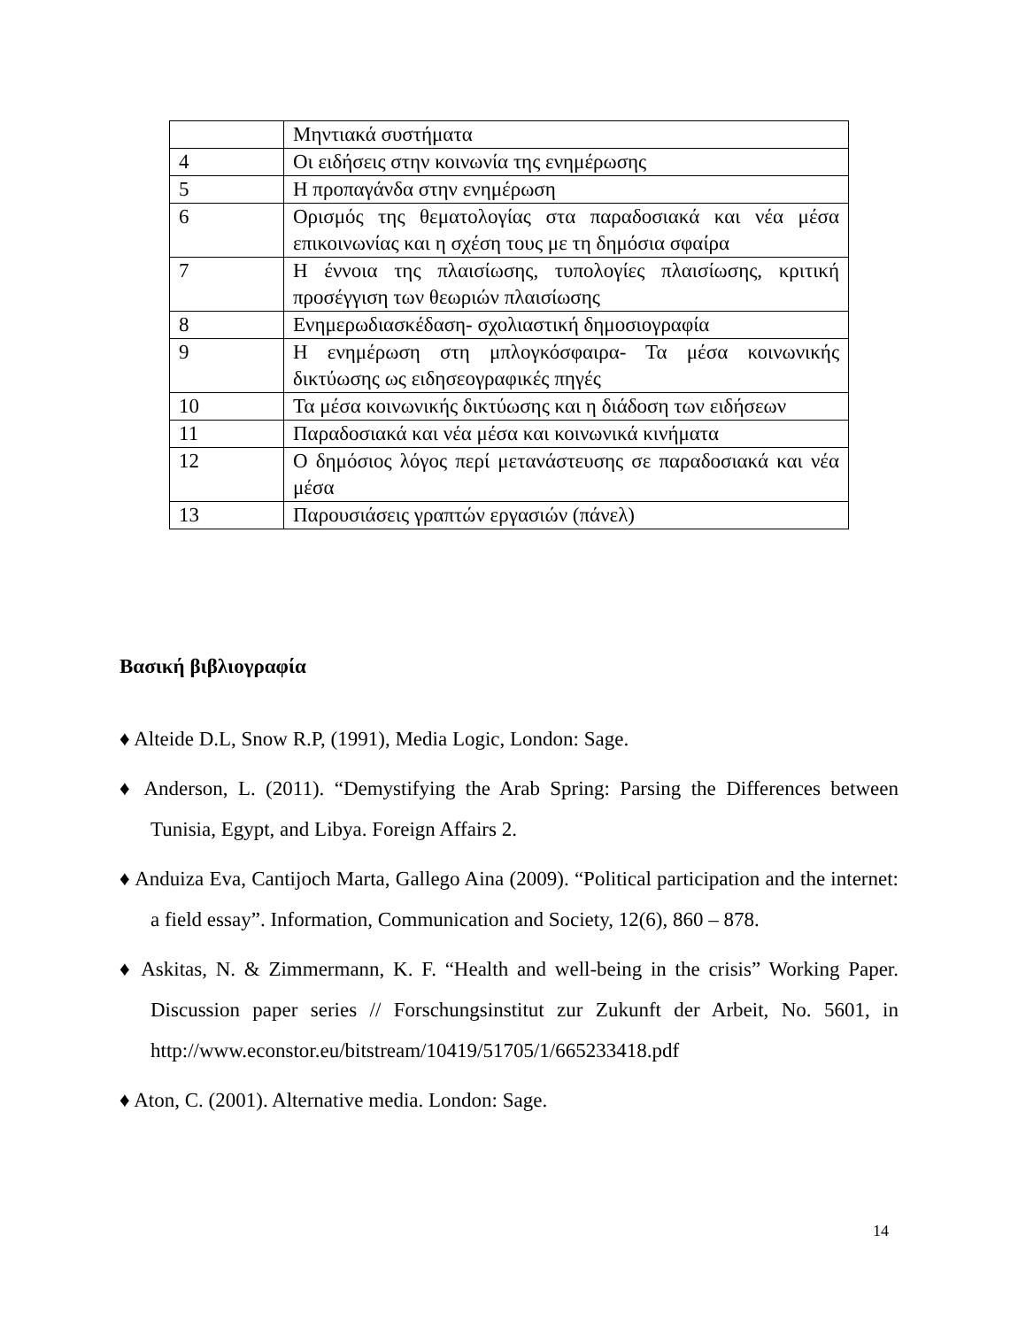| | Μηντιακά συστήματα |
| 4 | Οι ειδήσεις στην κοινωνία της ενημέρωσης |
| 5 | Η προπαγάνδα στην ενημέρωση |
| 6 | Ορισμός της θεματολογίας στα παραδοσιακά και νέα μέσα επικοινωνίας και η σχέση τους με τη δημόσια σφαίρα |
| 7 | Η έννοια της πλαισίωσης, τυπολογίες πλαισίωσης, κριτική προσέγγιση των θεωριών πλαισίωσης |
| 8 | Ενημερωδιασκέδαση- σχολιαστική δημοσιογραφία |
| 9 | Η ενημέρωση στη μπλογκόσφαιρα- Τα μέσα κοινωνικής δικτύωσης ως ειδησεογραφικές πηγές |
| 10 | Τα μέσα κοινωνικής δικτύωσης και η διάδοση των ειδήσεων |
| 11 | Παραδοσιακά και νέα μέσα και κοινωνικά κινήματα |
| 12 | Ο δημόσιος λόγος περί μετανάστευσης σε παραδοσιακά και νέα μέσα |
| 13 | Παρουσιάσεις γραπτών εργασιών (πάνελ) |
Βασική βιβλιογραφία
♦ Alteide D.L, Snow R.P, (1991), Media Logic, London: Sage.
♦ Anderson, L. (2011). “Demystifying the Arab Spring: Parsing the Differences between Tunisia, Egypt, and Libya. Foreign Affairs 2.
♦ Anduiza Eva, Cantijoch Marta, Gallego Aina (2009). “Political participation and the internet: a field essay”. Information, Communication and Society, 12(6), 860 – 878.
♦ Askitas, N. & Zimmermann, K. F. “Health and well-being in the crisis” Working Paper. Discussion paper series // Forschungsinstitut zur Zukunft der Arbeit, No. 5601, in http://www.econstor.eu/bitstream/10419/51705/1/665233418.pdf
♦ Aton, C. (2001). Alternative media. London: Sage.
14